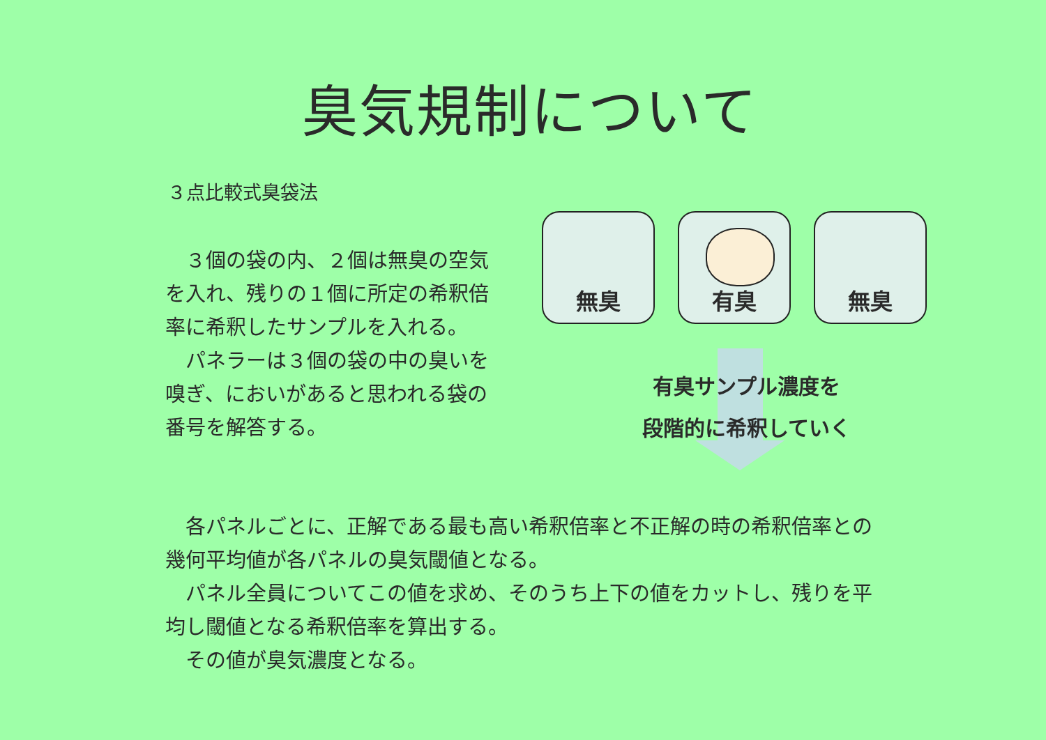臭気規制について
３点比較式臭袋法
　３個の袋の内、２個は無臭の空気を入れ、残りの１個に所定の希釈倍率に希釈したサンプルを入れる。
　パネラーは３個の袋の中の臭いを嗅ぎ、においがあると思われる袋の番号を解答する。
無臭 有臭 無臭
有臭サンプル濃度を
段階的に希釈していく
　各パネルごとに、正解である最も高い希釈倍率と不正解の時の希釈倍率との幾何平均値が各パネルの臭気閾値となる。
　パネル全員についてこの値を求め、そのうち上下の値をカットし、残りを平均し閾値となる希釈倍率を算出する。
　その値が臭気濃度となる。